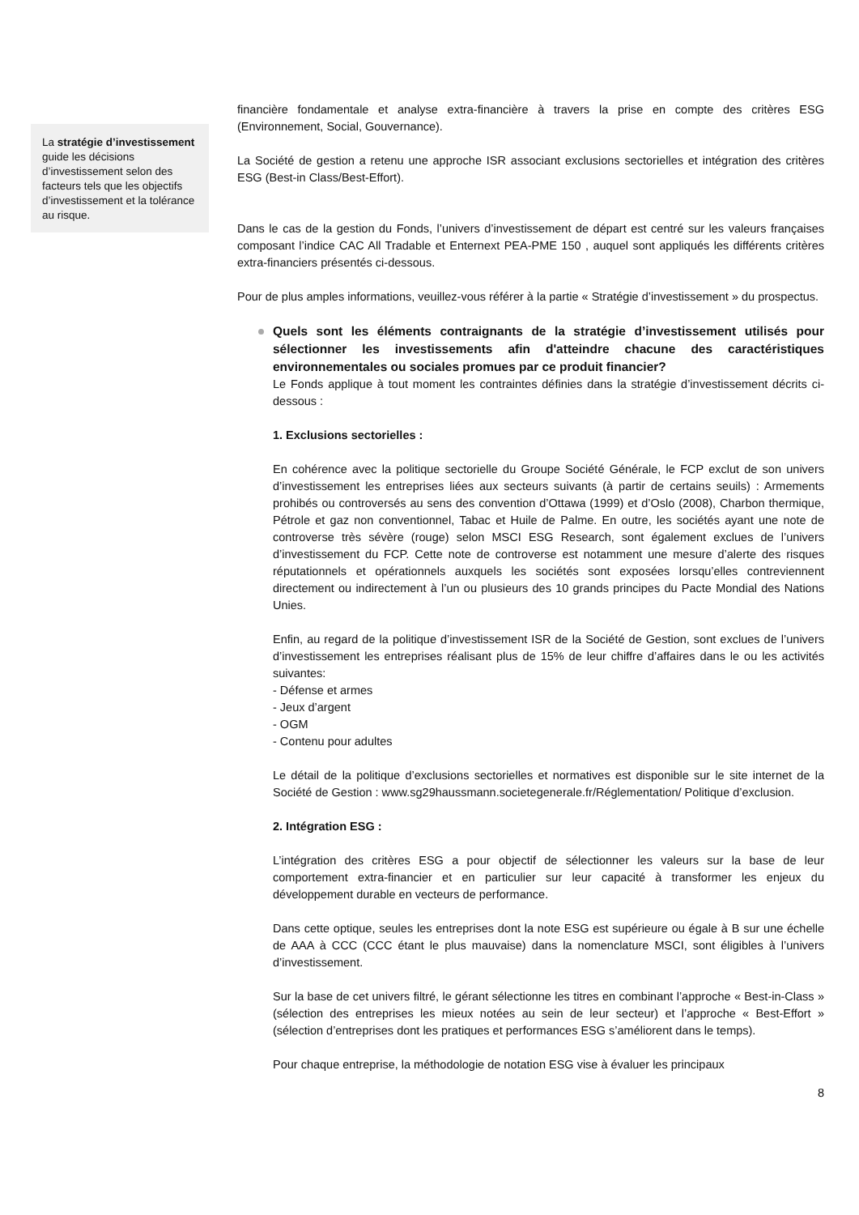La stratégie d’investissement guide les décisions d’investissement selon des facteurs tels que les objectifs d’investissement et la tolérance au risque.
financière fondamentale et analyse extra-financière à travers la prise en compte des critères ESG (Environnement, Social, Gouvernance).
La Société de gestion a retenu une approche ISR associant exclusions sectorielles et intégration des critères ESG (Best-in Class/Best-Effort).
Dans le cas de la gestion du Fonds, l’univers d’investissement de départ est centré sur les valeurs françaises composant l’indice CAC All Tradable et Enternext PEA-PME 150 , auquel sont appliqués les différents critères extra-financiers présentés ci-dessous.
Pour de plus amples informations, veuillez-vous référer à la partie « Stratégie d’investissement » du prospectus.
Quels sont les éléments contraignants de la stratégie d’investissement utilisés pour sélectionner les investissements afin d'atteindre chacune des caractéristiques environnementales ou sociales promues par ce produit financier?
Le Fonds applique à tout moment les contraintes définies dans la stratégie d’investissement décrits ci-dessous :
1. Exclusions sectorielles :
En cohérence avec la politique sectorielle du Groupe Société Générale, le FCP exclut de son univers d’investissement les entreprises liées aux secteurs suivants (à partir de certains seuils) : Armements prohibés ou controversés au sens des convention d’Ottawa (1999) et d’Oslo (2008), Charbon thermique, Pétrole et gaz non conventionnel, Tabac et Huile de Palme. En outre, les sociétés ayant une note de controverse très sévère (rouge) selon MSCI ESG Research, sont également exclues de l’univers d’investissement du FCP. Cette note de controverse est notamment une mesure d’alerte des risques réputationnels et opérationnels auxquels les sociétés sont exposées lorsqu’elles contreviennent directement ou indirectement à l’un ou plusieurs des 10 grands principes du Pacte Mondial des Nations Unies.
Enfin, au regard de la politique d’investissement ISR de la Société de Gestion, sont exclues de l’univers d’investissement les entreprises réalisant plus de 15% de leur chiffre d’affaires dans le ou les activités suivantes:
- Défense et armes
- Jeux d’argent
- OGM
- Contenu pour adultes
Le détail de la politique d’exclusions sectorielles et normatives est disponible sur le site internet de la Société de Gestion : www.sg29haussmann.societegenerale.fr/Réglementation/ Politique d’exclusion.
2. Intégration ESG :
L’intégration des critères ESG a pour objectif de sélectionner les valeurs sur la base de leur comportement extra-financier et en particulier sur leur capacité à transformer les enjeux du développement durable en vecteurs de performance.
Dans cette optique, seules les entreprises dont la note ESG est supérieure ou égale à B sur une échelle de AAA à CCC (CCC étant le plus mauvaise) dans la nomenclature MSCI, sont éligibles à l’univers d’investissement.
Sur la base de cet univers filtré, le gérant sélectionne les titres en combinant l’approche « Best-in-Class » (sélection des entreprises les mieux notées au sein de leur secteur) et l’approche « Best-Effort » (sélection d’entreprises dont les pratiques et performances ESG s’améliorent dans le temps).
Pour chaque entreprise, la méthodologie de notation ESG vise à évaluer les principaux
8